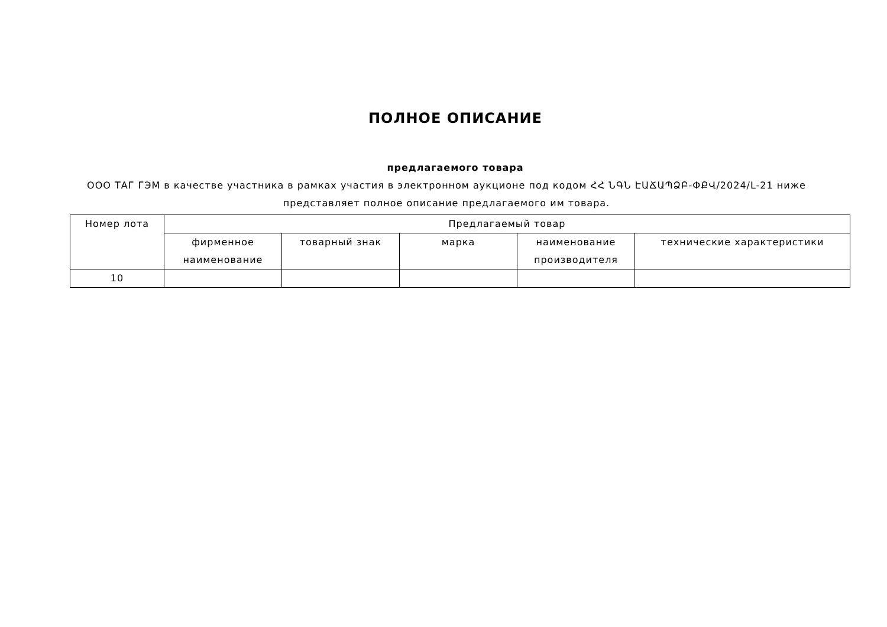ПОЛНОЕ ОПИСАНИЕ
предлагаемого товара
ООО ТАГ ГЭМ в качестве участника в рамках участия в электронном аукционе под кодом ՀՀ ՆԳՆ ԷԱՃԱՊՁԲ-ՓՔՎ/2024/L-21 ниже представляет полное описание предлагаемого им товара.
| Номер лота | Предлагаемый товар | | | | |
| --- | --- | --- | --- | --- | --- |
| | фирменное наименование | товарный знак | марка | наименование производителя | технические характеристики |
| 10 | | | | | |